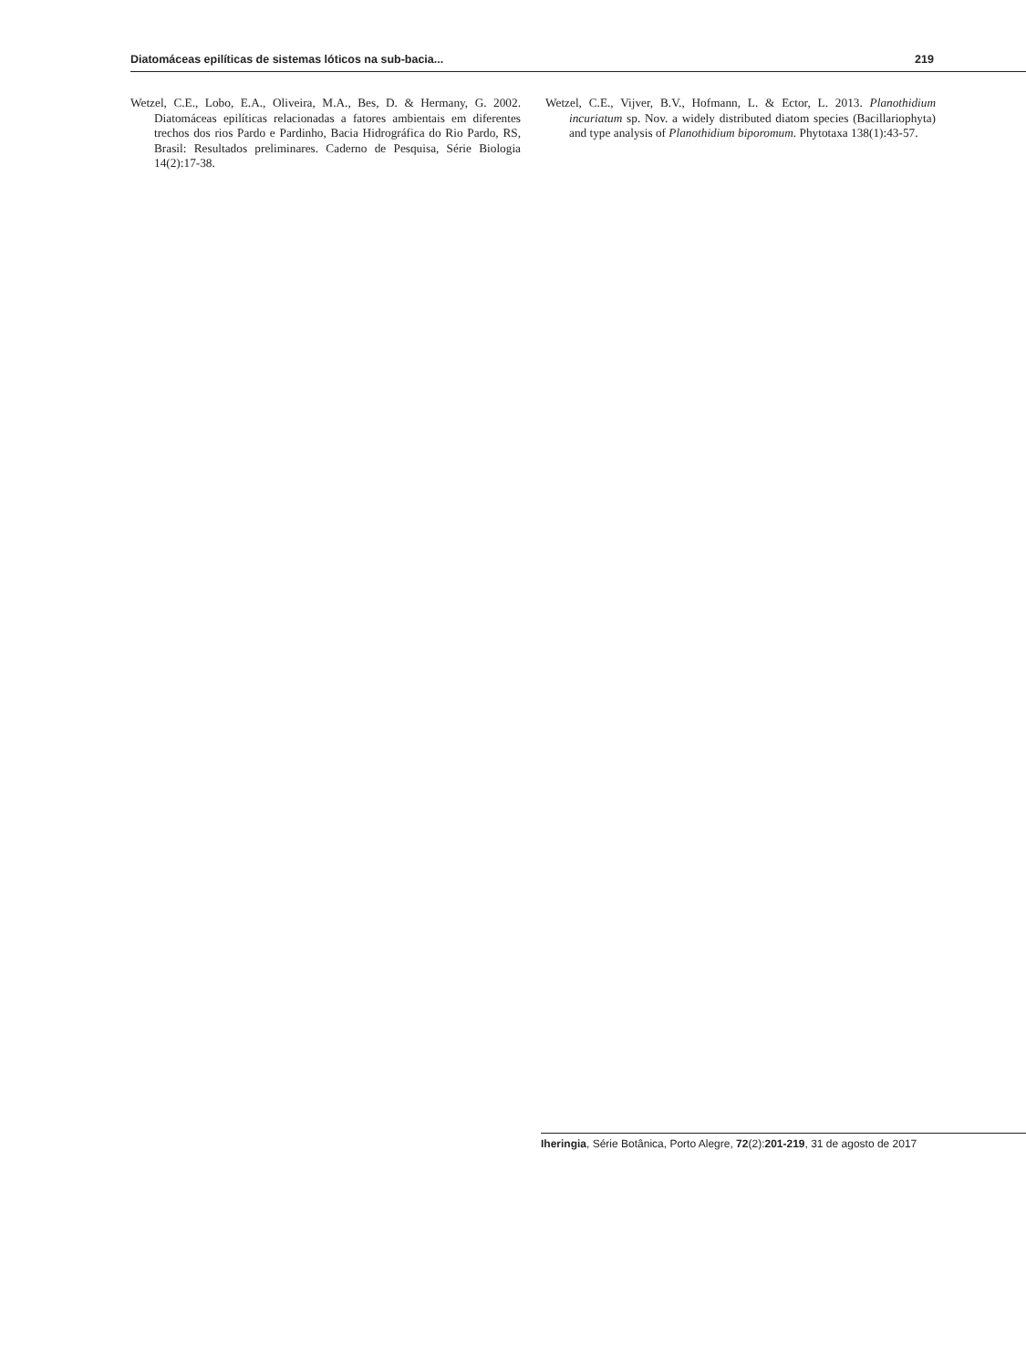Diatomáceas epilíticas de sistemas lóticos na sub-bacia... 219
Wetzel, C.E., Lobo, E.A., Oliveira, M.A., Bes, D. & Hermany, G. 2002. Diatomáceas epilíticas relacionadas a fatores ambientais em diferentes trechos dos rios Pardo e Pardinho, Bacia Hidrográfica do Rio Pardo, RS, Brasil: Resultados preliminares. Caderno de Pesquisa, Série Biologia 14(2):17-38.
Wetzel, C.E., Vijver, B.V., Hofmann, L. & Ector, L. 2013. Planothidium incuriatum sp. Nov. a widely distributed diatom species (Bacillariophyta) and type analysis of Planothidium biporomum. Phytotaxa 138(1):43-57.
Iheringia, Série Botânica, Porto Alegre, 72(2):201-219, 31 de agosto de 2017